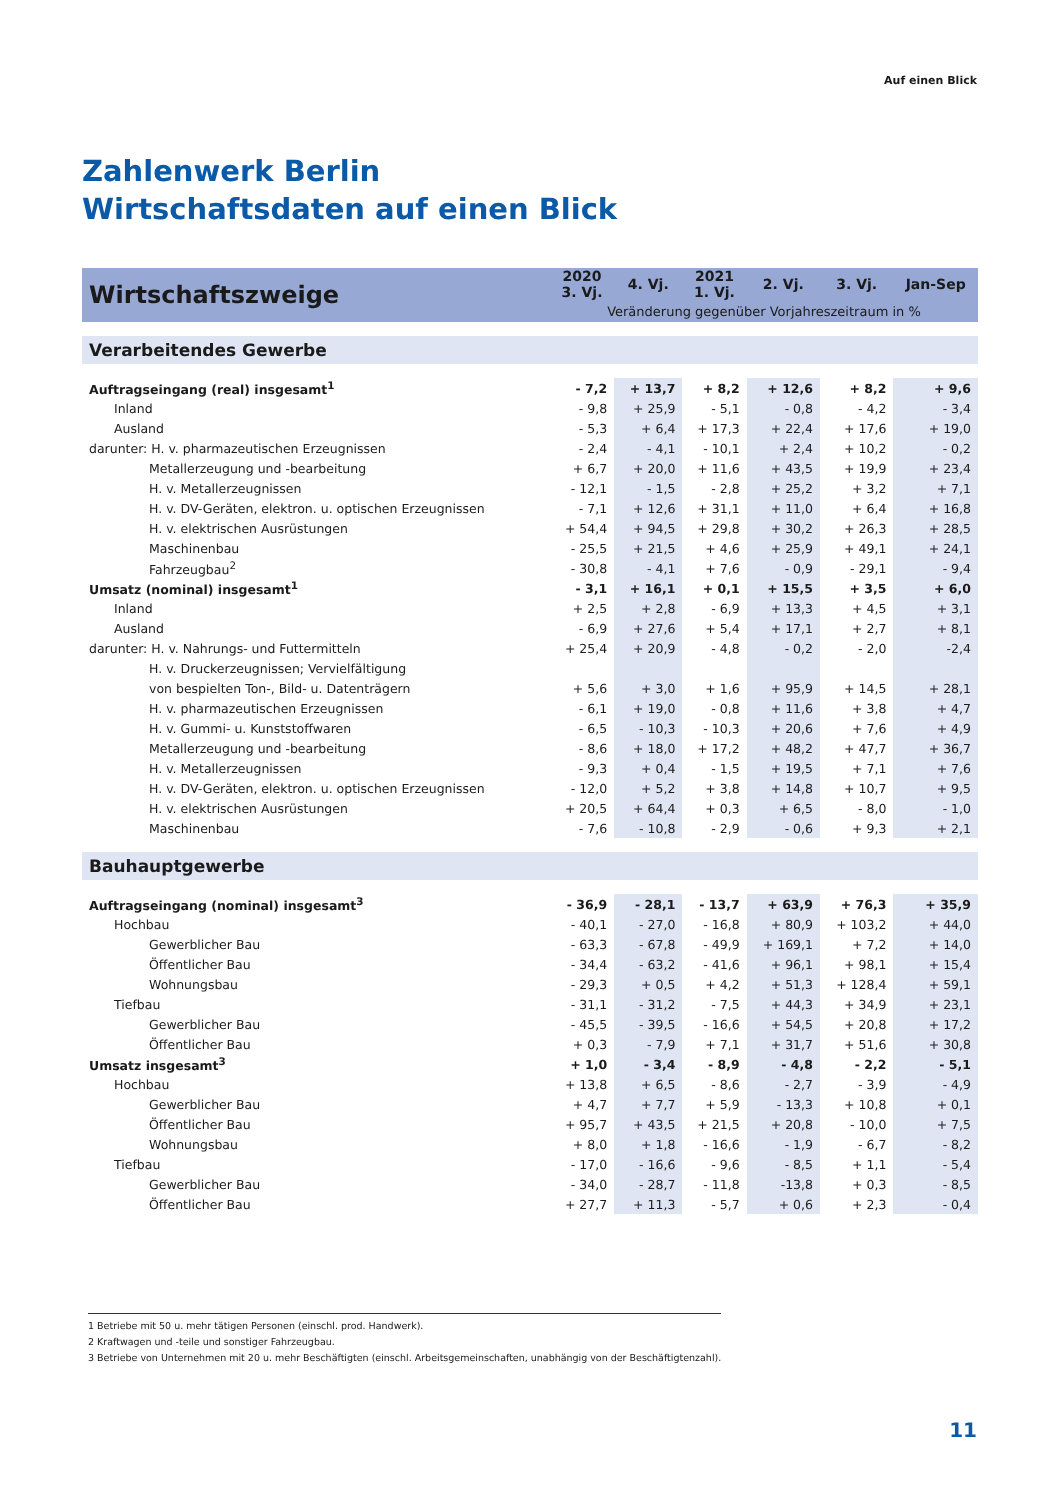Auf einen Blick
Zahlenwerk Berlin
Wirtschaftsdaten auf einen Blick
| Wirtschaftszweige | 2020 3. Vj. | 4. Vj. | 2021 1. Vj. | 2. Vj. | 3. Vj. | Jan-Sep |
| --- | --- | --- | --- | --- | --- | --- |
| | Veränderung gegenüber Vorjahreszeitraum in % | | | | | |
| Verarbeitendes Gewerbe | | | | | | |
| Auftragseingang (real) insgesamt<sup>1</sup> | - 7,2 | + 13,7 | + 8,2 | + 12,6 | + 8,2 | + 9,6 |
| Inland | - 9,8 | + 25,9 | - 5,1 | - 0,8 | - 4,2 | - 3,4 |
| Ausland | - 5,3 | + 6,4 | + 17,3 | + 22,4 | + 17,6 | + 19,0 |
| darunter: H. v. pharmazeutischen Erzeugnissen | - 2,4 | - 4,1 | - 10,1 | + 2,4 | + 10,2 | - 0,2 |
| Metallerzeugung und -bearbeitung | + 6,7 | + 20,0 | + 11,6 | + 43,5 | + 19,9 | + 23,4 |
| H. v. Metallerzeugnissen | - 12,1 | - 1,5 | - 2,8 | + 25,2 | + 3,2 | + 7,1 |
| H. v. DV-Geräten, elektron. u. optischen Erzeugnissen | - 7,1 | + 12,6 | + 31,1 | + 11,0 | + 6,4 | + 16,8 |
| H. v. elektrischen Ausrüstungen | + 54,4 | + 94,5 | + 29,8 | + 30,2 | + 26,3 | + 28,5 |
| Maschinenbau | - 25,5 | + 21,5 | + 4,6 | + 25,9 | + 49,1 | + 24,1 |
| Fahrzeugbau<sup>2</sup> | - 30,8 | - 4,1 | + 7,6 | - 0,9 | - 29,1 | - 9,4 |
| Umsatz (nominal) insgesamt<sup>1</sup> | - 3,1 | + 16,1 | + 0,1 | + 15,5 | + 3,5 | + 6,0 |
| Inland | + 2,5 | + 2,8 | - 6,9 | + 13,3 | + 4,5 | + 3,1 |
| Ausland | - 6,9 | + 27,6 | + 5,4 | + 17,1 | + 2,7 | + 8,1 |
| darunter: H. v. Nahrungs- und Futtermitteln | + 25,4 | + 20,9 | - 4,8 | - 0,2 | - 2,0 | -2,4 |
| H. v. Druckerzeugnissen; Vervielfältigung | | | | | | |
| von bespielten Ton-, Bild- u. Datenträgern | + 5,6 | + 3,0 | + 1,6 | + 95,9 | + 14,5 | + 28,1 |
| H. v. pharmazeutischen Erzeugnissen | - 6,1 | + 19,0 | - 0,8 | + 11,6 | + 3,8 | + 4,7 |
| H. v. Gummi- u. Kunststoffwaren | - 6,5 | - 10,3 | - 10,3 | + 20,6 | + 7,6 | + 4,9 |
| Metallerzeugung und -bearbeitung | - 8,6 | + 18,0 | + 17,2 | + 48,2 | + 47,7 | + 36,7 |
| H. v. Metallerzeugnissen | - 9,3 | + 0,4 | - 1,5 | + 19,5 | + 7,1 | + 7,6 |
| H. v. DV-Geräten, elektron. u. optischen Erzeugnissen | - 12,0 | + 5,2 | + 3,8 | + 14,8 | + 10,7 | + 9,5 |
| H. v. elektrischen Ausrüstungen | + 20,5 | + 64,4 | + 0,3 | + 6,5 | - 8,0 | - 1,0 |
| Maschinenbau | - 7,6 | - 10,8 | - 2,9 | - 0,6 | + 9,3 | + 2,1 |
| Bauhauptgewerbe | | | | | | |
| Auftragseingang (nominal) insgesamt<sup>3</sup> | - 36,9 | - 28,1 | - 13,7 | + 63,9 | + 76,3 | + 35,9 |
| Hochbau | - 40,1 | - 27,0 | - 16,8 | + 80,9 | + 103,2 | + 44,0 |
| Gewerblicher Bau | - 63,3 | - 67,8 | - 49,9 | + 169,1 | + 7,2 | + 14,0 |
| Öffentlicher Bau | - 34,4 | - 63,2 | - 41,6 | + 96,1 | + 98,1 | + 15,4 |
| Wohnungsbau | - 29,3 | + 0,5 | + 4,2 | + 51,3 | + 128,4 | + 59,1 |
| Tiefbau | - 31,1 | - 31,2 | - 7,5 | + 44,3 | + 34,9 | + 23,1 |
| Gewerblicher Bau | - 45,5 | - 39,5 | - 16,6 | + 54,5 | + 20,8 | + 17,2 |
| Öffentlicher Bau | + 0,3 | - 7,9 | + 7,1 | + 31,7 | + 51,6 | + 30,8 |
| Umsatz insgesamt<sup>3</sup> | + 1,0 | - 3,4 | - 8,9 | - 4,8 | - 2,2 | - 5,1 |
| Hochbau | + 13,8 | + 6,5 | - 8,6 | - 2,7 | - 3,9 | - 4,9 |
| Gewerblicher Bau | + 4,7 | + 7,7 | + 5,9 | - 13,3 | + 10,8 | + 0,1 |
| Öffentlicher Bau | + 95,7 | + 43,5 | + 21,5 | + 20,8 | - 10,0 | + 7,5 |
| Wohnungsbau | + 8,0 | + 1,8 | - 16,6 | - 1,9 | - 6,7 | - 8,2 |
| Tiefbau | - 17,0 | - 16,6 | - 9,6 | - 8,5 | + 1,1 | - 5,4 |
| Gewerblicher Bau | - 34,0 | - 28,7 | - 11,8 | -13,8 | + 0,3 | - 8,5 |
| Öffentlicher Bau | + 27,7 | + 11,3 | - 5,7 | + 0,6 | + 2,3 | - 0,4 |
1 Betriebe mit 50 u. mehr tätigen Personen (einschl. prod. Handwerk).
2 Kraftwagen und -teile und sonstiger Fahrzeugbau.
3 Betriebe von Unternehmen mit 20 u. mehr Beschäftigten (einschl. Arbeitsgemeinschaften, unabhängig von der Beschäftigtenzahl).
11